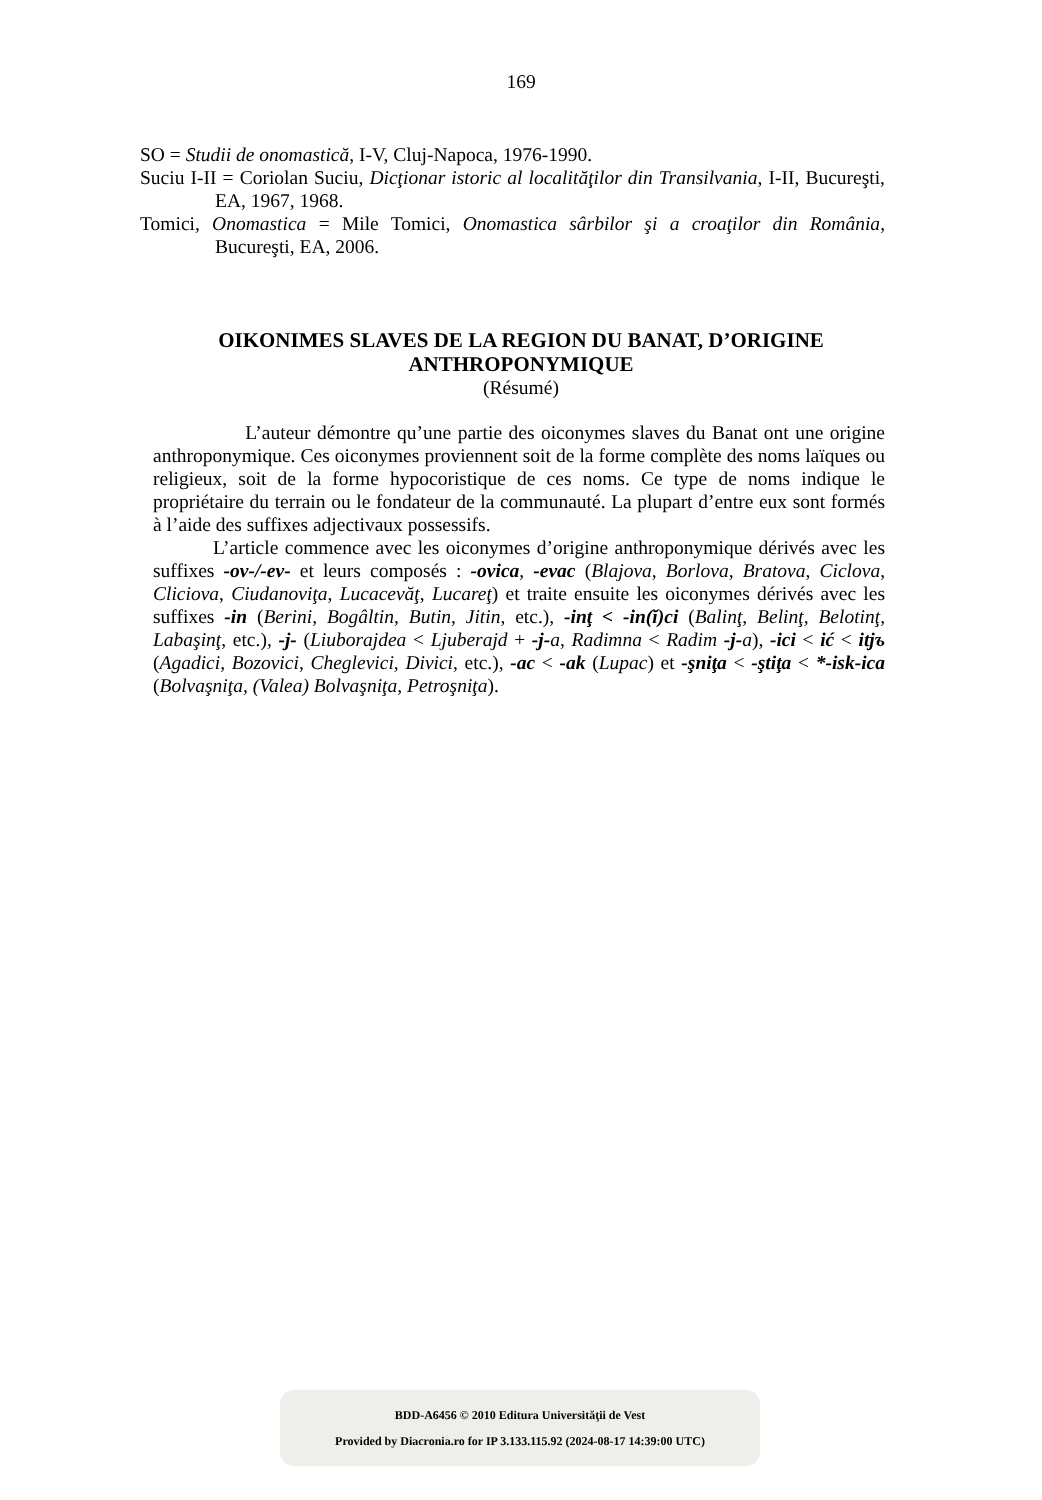169
SO = Studii de onomastică, I-V, Cluj-Napoca, 1976-1990.
Suciu I-II = Coriolan Suciu, Dicţionar istoric al localităţilor din Transilvania, I-II, Bucureşti, EA, 1967, 1968.
Tomici, Onomastica = Mile Tomici, Onomastica sârbilor şi a croaţilor din România, Bucureşti, EA, 2006.
OIKONIMES SLAVES DE LA REGION DU BANAT, D’ORIGINE
ANTHROPONYMIQUE
(Résumé)
L’auteur démontre qu’une partie des oiconymes slaves du Banat ont une origine anthroponymique. Ces oiconymes proviennent soit de la forme complète des noms laïques ou religieux, soit de la forme hypocoristique de ces noms. Ce type de noms indique le propriétaire du terrain ou le fondateur de la communauté. La plupart d’entre eux sont formés à l’aide des suffixes adjectivaux possessifs.
L’article commence avec les oiconymes d’origine anthroponymique dérivés avec les suffixes -ov-/-ev- et leurs composés : -ovica, -evac (Blajova, Borlova, Bratova, Ciclova, Cliciova, Ciudanoviţa, Lucacevăţ, Lucareţ) et traite ensuite les oiconymes dérivés avec les suffixes -in (Berini, Bogâltin, Butin, Jitin, etc.), -inţ < -in(ĭ)ci (Balinţ, Belinţ, Belotinţ, Labaşinţ, etc.), -j- (Liuborajdea < Ljuberajd + -j-a, Radimna < Radim -j-a), -ici < ić < itjъ (Agadici, Bozovici, Cheglevici, Divici, etc.), -ac < -ak (Lupac) et -şniţa < -ştiţa < *-isk-ica (Bolvaşniţa, (Valea) Bolvaşniţa, Petroşniţa).
BDD-A6456 © 2010 Editura Universităţii de Vest
Provided by Diacronia.ro for IP 3.133.115.92 (2024-08-17 14:39:00 UTC)